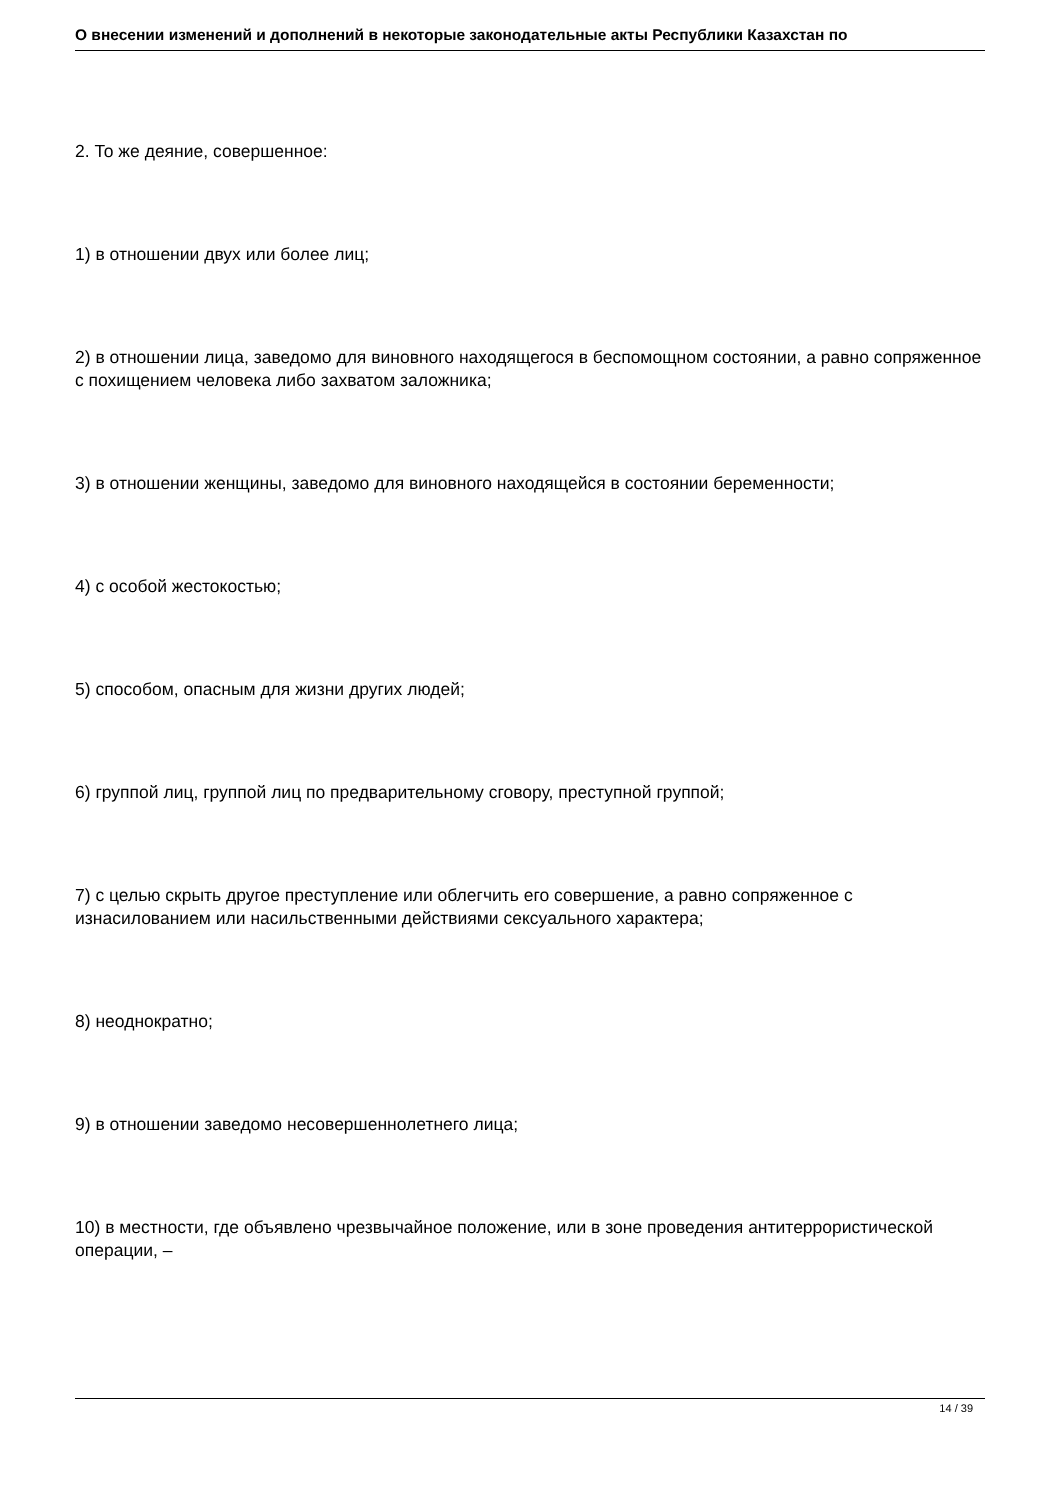О внесении изменений и дополнений в некоторые законодательные акты Республики Казахстан по
2. То же деяние, совершенное:
1) в отношении двух или более лиц;
2) в отношении лица, заведомо для виновного находящегося в беспомощном состоянии, а равно сопряженное с похищением человека либо захватом заложника;
3) в отношении женщины, заведомо для виновного находящейся в состоянии беременности;
4) с особой жестокостью;
5) способом, опасным для жизни других людей;
6) группой лиц, группой лиц по предварительному сговору, преступной группой;
7) с целью скрыть другое преступление или облегчить его совершение, а равно сопряженное с изнасилованием или насильственными действиями сексуального характера;
8) неоднократно;
9) в отношении заведомо несовершеннолетнего лица;
10) в местности, где объявлено чрезвычайное положение, или в зоне проведения антитеррористической операции, –
14 / 39